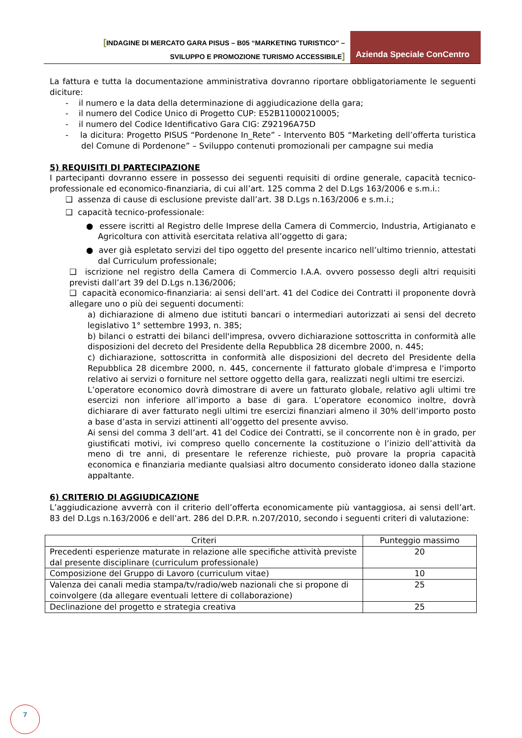[INDAGINE DI MERCATO GARA PISUS – B05 “MARKETING TURISTICO” –
SVILUPPO E PROMOZIONE TURISMO ACCESSIBILE]
Azienda Speciale ConCentro
La fattura e tutta la documentazione amministrativa dovranno riportare obbligatoriamente le seguenti diciture:
- il numero e la data della determinazione di aggiudicazione della gara;
- il numero del Codice Unico di Progetto CUP: E52B11000210005;
- il numero del Codice Identificativo Gara CIG: Z92196A75D
- la dicitura: Progetto PISUS “Pordenone In_Rete” - Intervento B05 “Marketing dell’offerta turistica del Comune di Pordenone” – Sviluppo contenuti promozionali per campagne sui media
5) REQUISITI DI PARTECIPAZIONE
I partecipanti dovranno essere in possesso dei seguenti requisiti di ordine generale, capacità tecnico-professionale ed economico-finanziaria, di cui all’art. 125 comma 2 del D.Lgs 163/2006 e s.m.i.:
❑ assenza di cause di esclusione previste dall’art. 38 D.Lgs n.163/2006 e s.m.i.;
❑ capacità tecnico-professionale:
● essere iscritti al Registro delle Imprese della Camera di Commercio, Industria, Artigianato e Agricoltura con attività esercitata relativa all’oggetto di gara;
● aver già espletato servizi del tipo oggetto del presente incarico nell’ultimo triennio, attestati dal Curriculum professionale;
❑ iscrizione nel registro della Camera di Commercio I.A.A. ovvero possesso degli altri requisiti previsti dall’art 39 del D.Lgs n.136/2006;
❑ capacità economico-finanziaria: ai sensi dell’art. 41 del Codice dei Contratti il proponente dovrà allegare uno o più dei seguenti documenti:
a) dichiarazione di almeno due istituti bancari o intermediari autorizzati ai sensi del decreto legislativo 1° settembre 1993, n. 385;
b) bilanci o estratti dei bilanci dell'impresa, ovvero dichiarazione sottoscritta in conformità alle disposizioni del decreto del Presidente della Repubblica 28 dicembre 2000, n. 445;
c) dichiarazione, sottoscritta in conformità alle disposizioni del decreto del Presidente della Repubblica 28 dicembre 2000, n. 445, concernente il fatturato globale d'impresa e l'importo relativo ai servizi o forniture nel settore oggetto della gara, realizzati negli ultimi tre esercizi.
L’operatore economico dovrà dimostrare di avere un fatturato globale, relativo agli ultimi tre esercizi non inferiore all’importo a base di gara. L’operatore economico inoltre, dovrà dichiarare di aver fatturato negli ultimi tre esercizi finanziari almeno il 30% dell’importo posto a base d’asta in servizi attinenti all’oggetto del presente avviso.
Ai sensi del comma 3 dell’art. 41 del Codice dei Contratti, se il concorrente non è in grado, per giustificati motivi, ivi compreso quello concernente la costituzione o l’inizio dell’attività da meno di tre anni, di presentare le referenze richieste, può provare la propria capacità economica e finanziaria mediante qualsiasi altro documento considerato idoneo dalla stazione appaltante.
6) CRITERIO DI AGGIUDICAZIONE
L’aggiudicazione avverrà con il criterio dell’offerta economicamente più vantaggiosa, ai sensi dell’art. 83 del D.Lgs n.163/2006 e dell’art. 286 del D.P.R. n.207/2010, secondo i seguenti criteri di valutazione:
| Criteri | Punteggio massimo |
| --- | --- |
| Precedenti esperienze maturate in relazione alle specifiche attività previste dal presente disciplinare (curriculum professionale) | 20 |
| Composizione del Gruppo di Lavoro (curriculum vitae) | 10 |
| Valenza dei canali media stampa/tv/radio/web nazionali che si propone di coinvolgere (da allegare eventuali lettere di collaborazione) | 25 |
| Declinazione del progetto e strategia creativa | 25 |
7